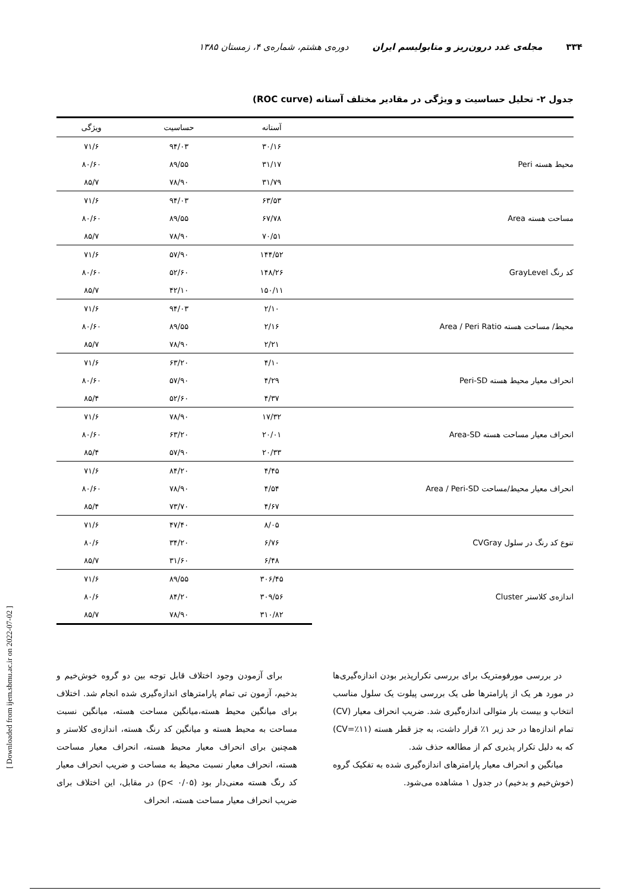۳۳۴ مجله‌ی غدد درون‌ریز و متابولیسم ایران دوره‌ی هشتم، شماره‌ی ۴، زمستان ۱۳۸۵
جدول ۲- تحلیل حساسیت و ویژگی در مقادیر مختلف آستانه (ROC curve)
| | آستانه | حساسیت | ویژگی |
| --- | --- | --- | --- |
| محیط هسته Peri | ۳۰/۱۶ | ۹۴/۰۳ | ۷۱/۶ |
| | ۳۱/۱۷ | ۸۹/۵۵ | ۸۰/۶۰ |
| | ۳۱/۷۹ | ۷۸/۹۰ | ۸۵/۷ |
| مساحت هسته Area | ۶۳/۵۳ | ۹۴/۰۳ | ۷۱/۶ |
| | ۶۷/۷۸ | ۸۹/۵۵ | ۸۰/۶۰ |
| | ۷۰/۵۱ | ۷۸/۹۰ | ۸۵/۷ |
| کد رنگ GrayLevel | ۱۴۴/۵۲ | ۵۷/۹۰ | ۷۱/۶ |
| | ۱۴۸/۲۶ | ۵۲/۶۰ | ۸۰/۶۰ |
| | ۱۵۰/۱۱ | ۴۲/۱۰ | ۸۵/۷ |
| محیط/ مساحت هسته Area / Peri Ratio | ۲/۱۰ | ۹۴/۰۳ | ۷۱/۶ |
| | ۲/۱۶ | ۸۹/۵۵ | ۸۰/۶۰ |
| | ۲/۲۱ | ۷۸/۹۰ | ۸۵/۷ |
| انحراف معیار محیط هسته Peri-SD | ۴/۱۰ | ۶۳/۲۰ | ۷۱/۶ |
| | ۴/۲۹ | ۵۷/۹۰ | ۸۰/۶۰ |
| | ۴/۳۷ | ۵۲/۶۰ | ۸۵/۴ |
| انحراف معیار مساحت هسته Area-SD | ۱۷/۳۲ | ۷۸/۹۰ | ۷۱/۶ |
| | ۲۰/۰۱ | ۶۳/۲۰ | ۸۰/۶۰ |
| | ۲۰/۳۳ | ۵۷/۹۰ | ۸۵/۴ |
| انحراف معیار محیط/مساحت Area / Peri-SD | ۴/۴۵ | ۸۴/۲۰ | ۷۱/۶ |
| | ۴/۵۴ | ۷۸/۹۰ | ۸۰/۶۰ |
| | ۴/۶۷ | ۷۳/۷۰ | ۸۵/۴ |
| تنوع کد رنگ در سلول CVGray | ۸/۰۵ | ۴۷/۴۰ | ۷۱/۶ |
| | ۶/۷۶ | ۳۴/۲۰ | ۸۰/۶ |
| | ۶/۴۸ | ۳۱/۶۰ | ۸۵/۷ |
| اندازه‌ی کلاستر Cluster | ۳۰۶/۴۵ | ۸۹/۵۵ | ۷۱/۶ |
| | ۳۰۹/۵۶ | ۸۴/۲۰ | ۸۰/۶ |
| | ۳۱۰/۸۲ | ۷۸/۹۰ | ۸۵/۷ |
در بررسی مورفومتریک برای بررسی تکرارپذیر بودن اندازه‌گیری‌ها در مورد هر یک از پارامترها طی یک بررسی پیلوت یک سلول مناسب انتخاب و بیست بار متوالی اندازه‌گیری شد. ضریب انحراف معیار (CV) تمام اندازه‌ها در حد زیر ۱٪ قرار داشت، به جز قطر هسته (CV=٪۱۱) که به دلیل تکرار پذیری کم از مطالعه حذف شد.
میانگین و انحراف معیار پارامترهای اندازه‌گیری شده به تفکیک گروه (خوش‌خیم و بدخیم) در جدول ۱ مشاهده می‌شود.
برای آزمودن وجود اختلاف قابل توجه بین دو گروه خوش‌خیم و بدخیم، آزمون تی تمام پارامترهای اندازه‌گیری شده انجام شد. اختلاف برای میانگین محیط هسته،میانگین مساحت هسته، میانگین نسبت مساحت به محیط هسته و میانگین کد رنگ هسته، اندازه‌ی کلاستر و همچنین برای انحراف معیار محیط هسته، انحراف معیار مساحت هسته، انحراف معیار نسبت محیط به مساحت و ضریب انحراف معیار کد رنگ هسته معنی‌دار بود (p< ۰/۰۵) در مقابل، این اختلاف برای ضریب انحراف معیار مساحت هسته، انحراف
[ Downloaded from ijem.sbmu.ac.ir on 2022-07-02 ]